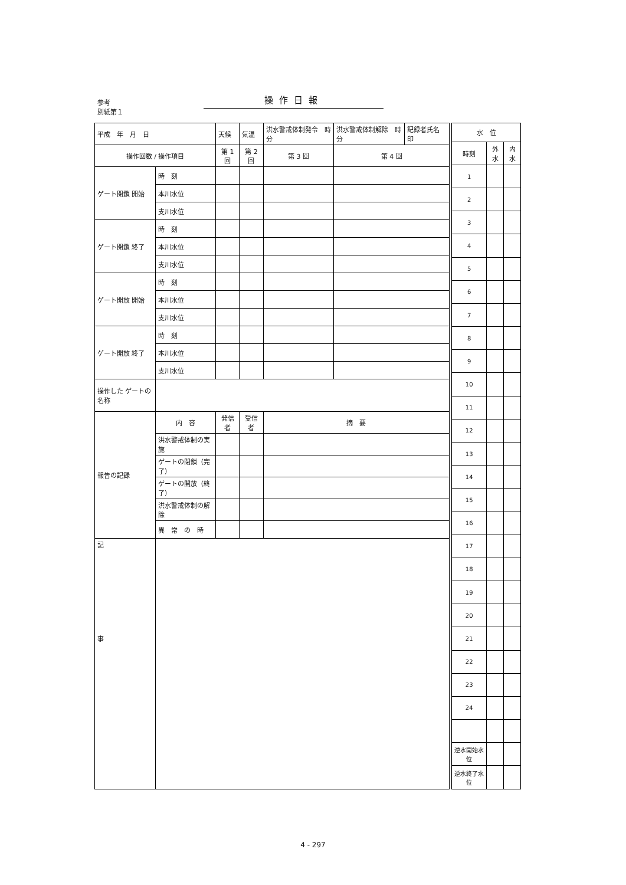参考
別紙第１
操作日報
| 平成 年 月 日 | | 天候 | 気温 | 洪水警戒体制発令 時 分 | 洪水警戒体制解除 時 分 | 記録者氏名 印 |
| 操作回数 / 操作項目 | | 第 1 回 | 第 2 回 | 第 3 回 | 第 4 回 | |
| ゲート閉鎖 開始 | 時 刻 | | | | | |
| | 本川水位 | | | | | |
| | 支川水位 | | | | | |
| ゲート閉鎖 終了 | 時 刻 | | | | | |
| | 本川水位 | | | | | |
| | 支川水位 | | | | | |
| ゲート開放 開始 | 時 刻 | | | | | |
| | 本川水位 | | | | | |
| | 支川水位 | | | | | |
| ゲート開放 終了 | 時 刻 | | | | | |
| | 本川水位 | | | | | |
| | 支川水位 | | | | | |
| 操作した ゲートの名称 | | | | | | |
| 報告の記録 | 内 容 | 発信者 | 受信者 | 摘 要 | | |
| | 洪水警戒体制の実施 | | | | | |
| | ゲートの閉鎖（完了） | | | | | |
| | ゲートの開放（終了） | | | | | |
| | 洪水警戒体制の解除 | | | | | |
| | 異 常 の 時 | | | | | |
| 記 事 | | | | | | |
| 水 位 | | |
| --- | --- | --- |
| 時刻 | 外水 | 内水 |
| 1 | | |
| 2 | | |
| 3 | | |
| 4 | | |
| 5 | | |
| 6 | | |
| 7 | | |
| 8 | | |
| 9 | | |
| 10 | | |
| 11 | | |
| 12 | | |
| 13 | | |
| 14 | | |
| 15 | | |
| 16 | | |
| 17 | | |
| 18 | | |
| 19 | | |
| 20 | | |
| 21 | | |
| 22 | | |
| 23 | | |
| 24 | | |
| 逆水開始水位 | | |
| 逆水終了水位 | | |
4 - 297